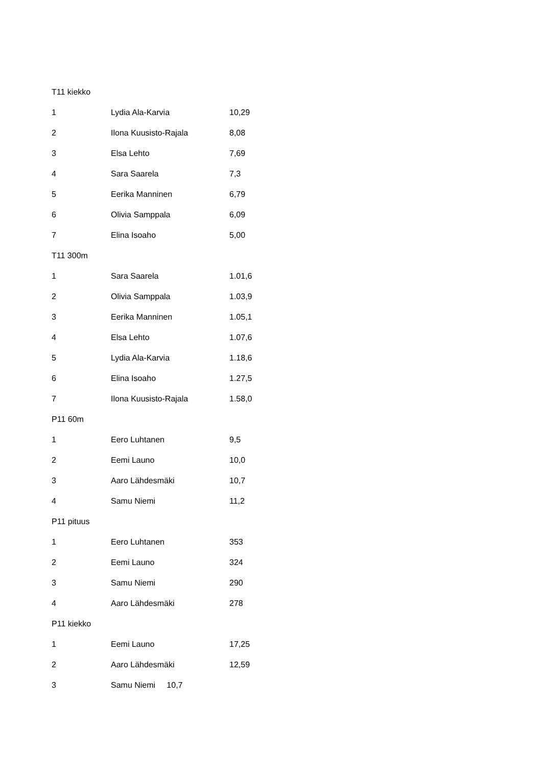T11 kiekko
1 Lydia Ala-Karvia 10,29
2 Ilona Kuusisto-Rajala 8,08
3 Elsa Lehto 7,69
4 Sara Saarela 7,3
5 Eerika Manninen 6,79
6 Olivia Samppala 6,09
7 Elina Isoaho 5,00
T11 300m
1 Sara Saarela 1.01,6
2 Olivia Samppala 1.03,9
3 Eerika Manninen 1.05,1
4 Elsa Lehto 1.07,6
5 Lydia Ala-Karvia 1.18,6
6 Elina Isoaho 1.27,5
7 Ilona Kuusisto-Rajala 1.58,0
P11 60m
1 Eero Luhtanen 9,5
2 Eemi Launo 10,0
3 Aaro Lähdesmäki 10,7
4 Samu Niemi 11,2
P11 pituus
1 Eero Luhtanen 353
2 Eemi Launo 324
3 Samu Niemi 290
4 Aaro Lähdesmäki 278
P11 kiekko
1 Eemi Launo 17,25
2 Aaro Lähdesmäki 12,59
3 Samu Niemi 10,7